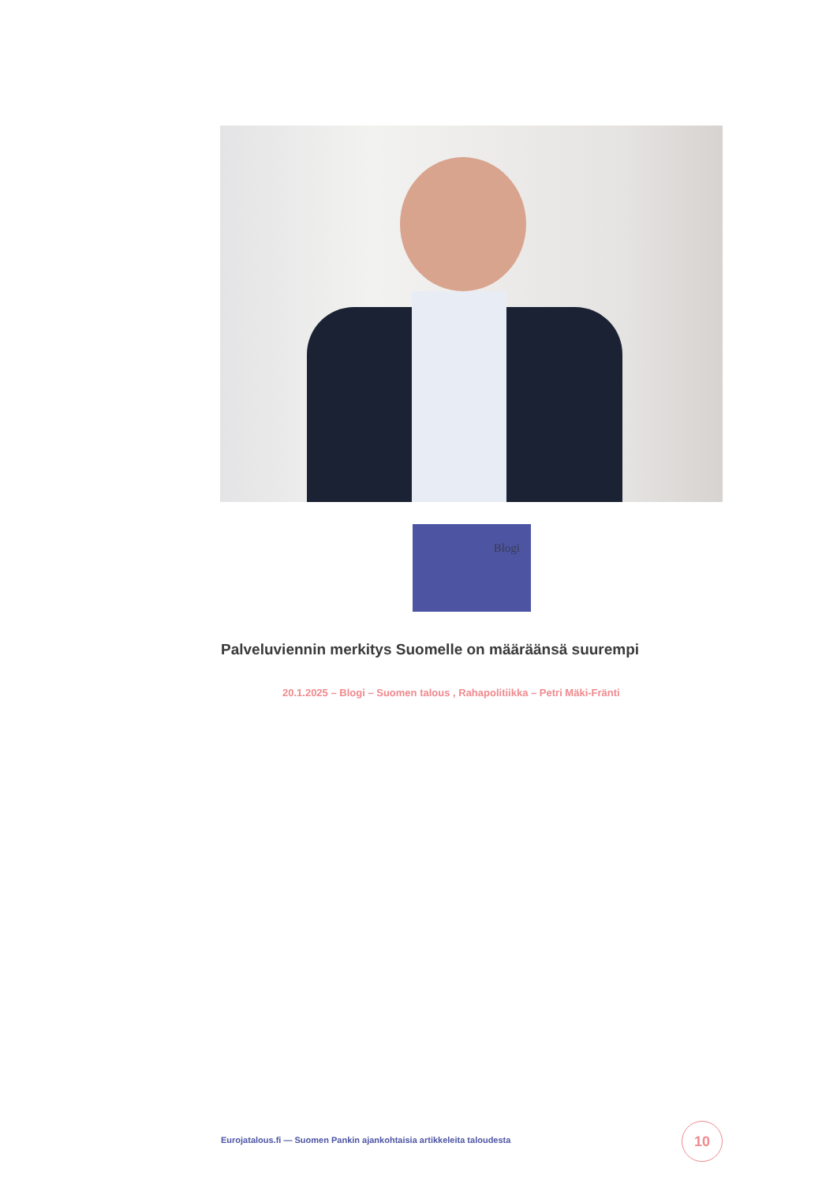Blogi
Palveluviennin merkitys Suomelle on määräänsä suurempi
20.1.2025 – Blogi – Suomen talous , Rahapolitiikka – Petri Mäki-Fränti
Eurojatalous.fi — Suomen Pankin ajankohtaisia artikkeleita taloudesta
10